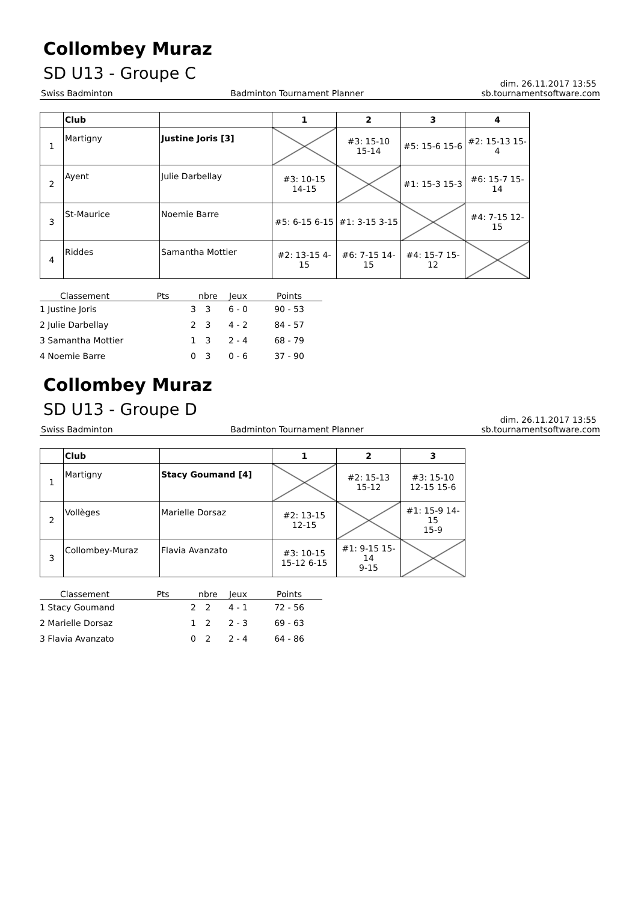Collombey Muraz
SD U13 - Groupe C
dim. 26.11.2017 13:55
Swiss Badminton Badminton Tournament Planner sb.tournamentsoftware.com
| | Club | | 1 | 2 | 3 | 4 |
| --- | --- | --- | --- | --- | --- | --- |
| 1 | Martigny | Justine Joris [3] | | #3: 15-10 15-14 | #5: 15-6 15-6 | #2: 15-13 15-4 |
| 2 | Ayent | Julie Darbellay | #3: 10-15 14-15 | | #1: 15-3 15-3 | #6: 15-7 15-14 |
| 3 | St-Maurice | Noemie Barre | #5: 6-15 6-15 | #1: 3-15 3-15 | | #4: 7-15 12-15 |
| 4 | Riddes | Samantha Mottier | #2: 13-15 4-15 | #6: 7-15 14-15 | #4: 15-7 15-12 | |
| Classement | Pts | nbre | Jeux | Points |
| --- | --- | --- | --- | --- |
| 1 Justine Joris | 3 | 3 | 6 - 0 | 90 - 53 |
| 2 Julie Darbellay | 2 | 3 | 4 - 2 | 84 - 57 |
| 3 Samantha Mottier | 1 | 3 | 2 - 4 | 68 - 79 |
| 4 Noemie Barre | 0 | 3 | 0 - 6 | 37 - 90 |
Collombey Muraz
SD U13 - Groupe D
dim. 26.11.2017 13:55
Swiss Badminton Badminton Tournament Planner sb.tournamentsoftware.com
| | Club | | 1 | 2 | 3 |
| --- | --- | --- | --- | --- | --- |
| 1 | Martigny | Stacy Goumand [4] | | #2: 15-13 15-12 | #3: 15-10 12-15 15-6 |
| 2 | Vollèges | Marielle Dorsaz | #2: 13-15 12-15 | | #1: 15-9 14-15 15-9 |
| 3 | Collombey-Muraz | Flavia Avanzato | #3: 10-15 15-12 6-15 | #1: 9-15 15-14 9-15 | |
| Classement | Pts | nbre | Jeux | Points |
| --- | --- | --- | --- | --- |
| 1 Stacy Goumand | 2 | 2 | 4 - 1 | 72 - 56 |
| 2 Marielle Dorsaz | 1 | 2 | 2 - 3 | 69 - 63 |
| 3 Flavia Avanzato | 0 | 2 | 2 - 4 | 64 - 86 |